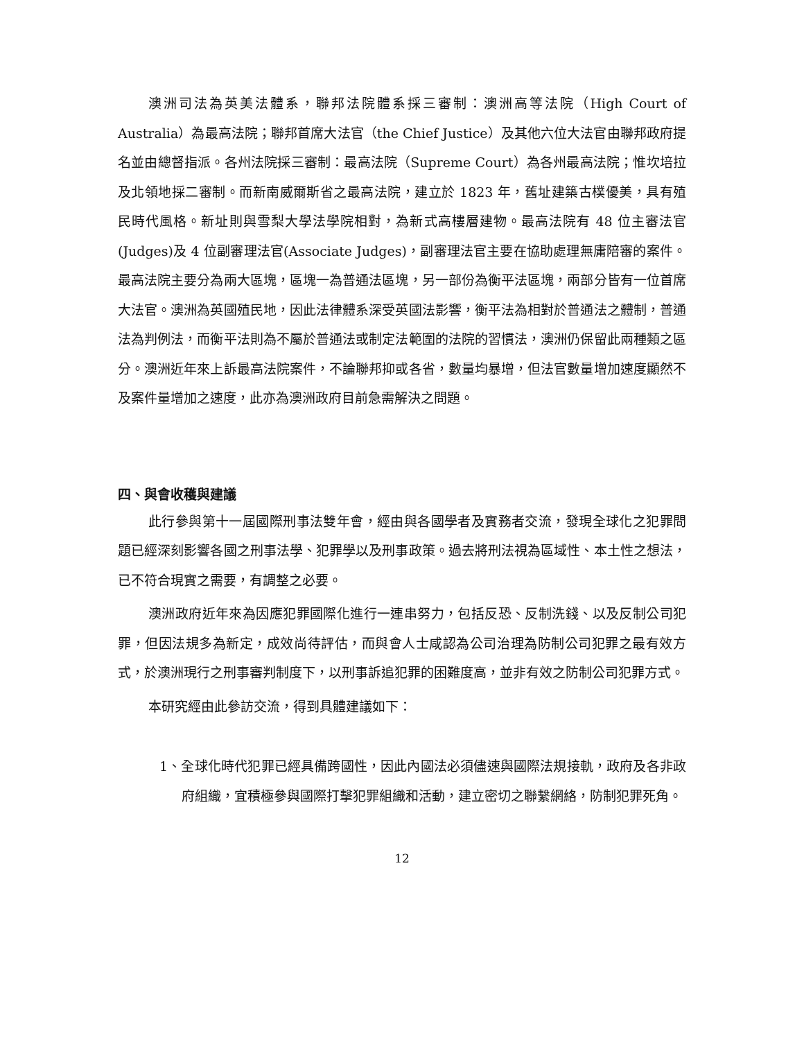澳洲司法為英美法體系，聯邦法院體系採三審制：澳洲高等法院（High Court of Australia）為最高法院；聯邦首席大法官（the Chief Justice）及其他六位大法官由聯邦政府提名並由總督指派。各州法院採三審制：最高法院（Supreme Court）為各州最高法院；惟坎培拉及北領地採二審制。而新南威爾斯省之最高法院，建立於 1823 年，舊址建築古樸優美，具有殖民時代風格。新址則與雪梨大學法學院相對，為新式高樓層建物。最高法院有 48 位主審法官(Judges)及 4 位副審理法官(Associate Judges)，副審理法官主要在協助處理無庸陪審的案件。最高法院主要分為兩大區塊，區塊一為普通法區塊，另一部份為衡平法區塊，兩部分皆有一位首席大法官。澳洲為英國殖民地，因此法律體系深受英國法影響，衡平法為相對於普通法之體制，普通法為判例法，而衡平法則為不屬於普通法或制定法範圍的法院的習慣法，澳洲仍保留此兩種類之區分。澳洲近年來上訴最高法院案件，不論聯邦抑或各省，數量均暴增，但法官數量增加速度顯然不及案件量增加之速度，此亦為澳洲政府目前急需解決之問題。
四、與會收穫與建議
此行參與第十一屆國際刑事法雙年會，經由與各國學者及實務者交流，發現全球化之犯罪問題已經深刻影響各國之刑事法學、犯罪學以及刑事政策。過去將刑法視為區域性、本土性之想法，已不符合現實之需要，有調整之必要。
澳洲政府近年來為因應犯罪國際化進行一連串努力，包括反恐、反制洗錢、以及反制公司犯罪，但因法規多為新定，成效尚待評估，而與會人士咸認為公司治理為防制公司犯罪之最有效方式，於澳洲現行之刑事審判制度下，以刑事訴追犯罪的困難度高，並非有效之防制公司犯罪方式。
本研究經由此參訪交流，得到具體建議如下：
1、全球化時代犯罪已經具備跨國性，因此內國法必須儘速與國際法規接軌，政府及各非政府組織，宜積極參與國際打擊犯罪組織和活動，建立密切之聯繫網絡，防制犯罪死角。
12